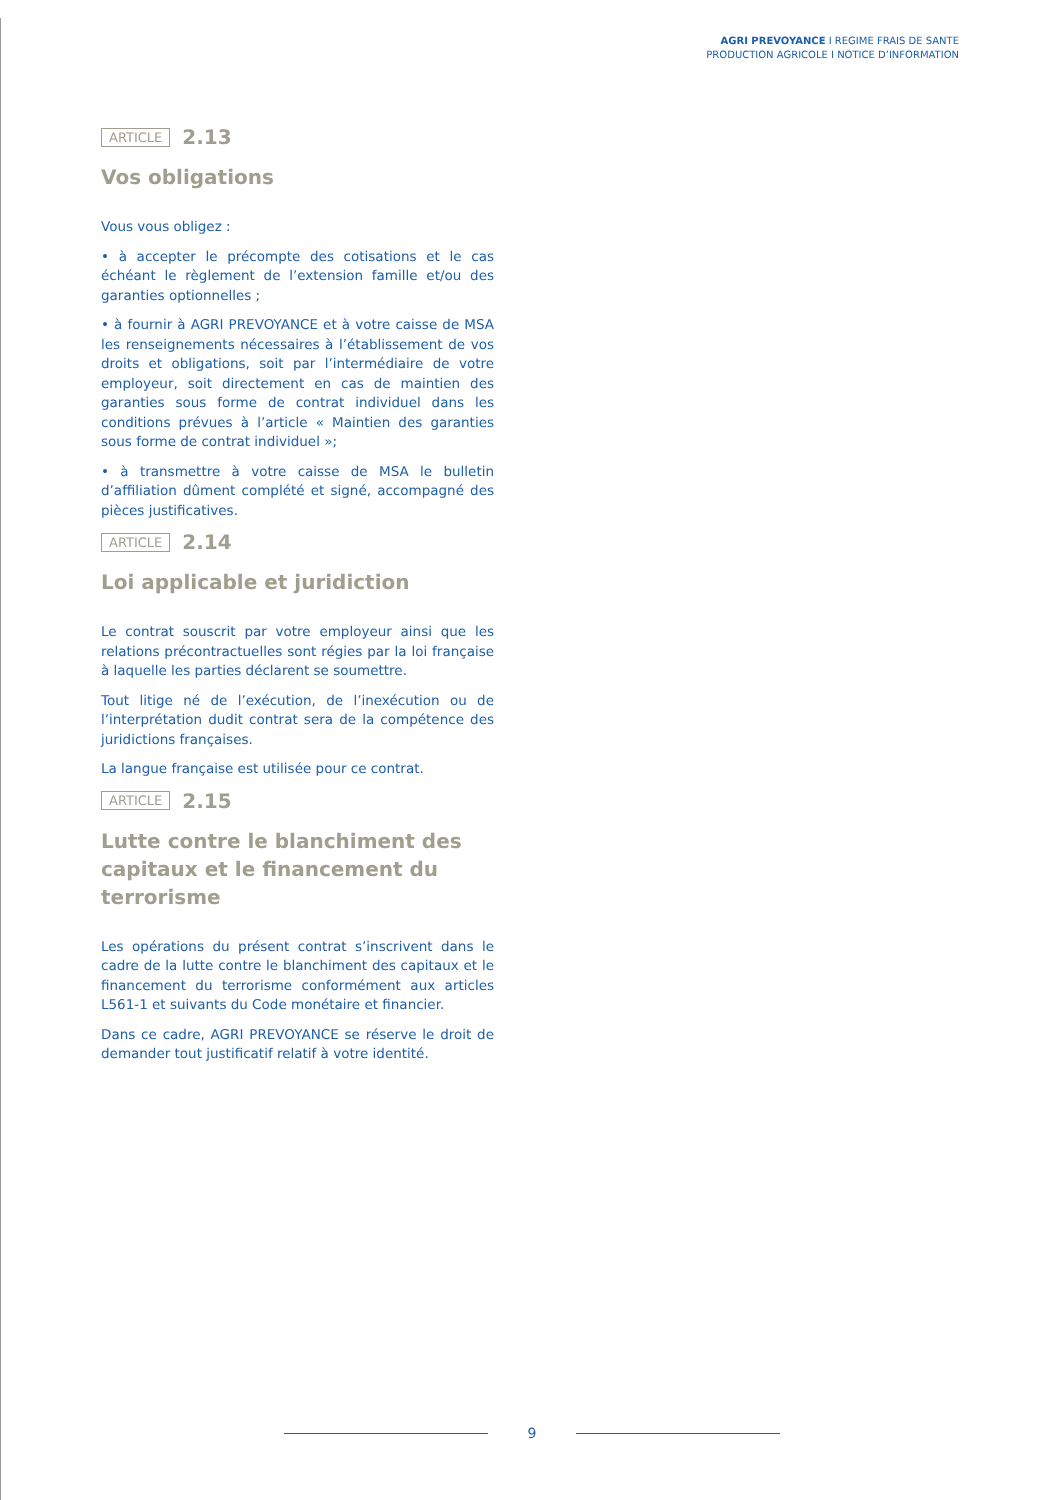AGRI PREVOYANCE I REGIME FRAIS DE SANTE
PRODUCTION AGRICOLE I NOTICE D’INFORMATION
ARTICLE 2.13
Vos obligations
Vous vous obligez :
• à accepter le précompte des cotisations et le cas échéant le règlement de l’extension famille et/ou des garanties optionnelles ;
• à fournir à AGRI PREVOYANCE et à votre caisse de MSA les renseignements nécessaires à l’établissement de vos droits et obligations, soit par l’intermédiaire de votre employeur, soit directement en cas de maintien des garanties sous forme de contrat individuel dans les conditions prévues à l’article « Maintien des garanties sous forme de contrat individuel »;
• à transmettre à votre caisse de MSA le bulletin d’affiliation dûment complété et signé, accompagné des pièces justificatives.
ARTICLE 2.14
Loi applicable et juridiction
Le contrat souscrit par votre employeur ainsi que les relations précontractuelles sont régies par la loi française à laquelle les parties déclarent se soumettre.
Tout litige né de l’exécution, de l’inexécution ou de l’interprétation dudit contrat sera de la compétence des juridictions françaises.
La langue française est utilisée pour ce contrat.
ARTICLE 2.15
Lutte contre le blanchiment des capitaux et le financement du terrorisme
Les opérations du présent contrat s’inscrivent dans le cadre de la lutte contre le blanchiment des capitaux et le financement du terrorisme conformément aux articles L561-1 et suivants du Code monétaire et financier.
Dans ce cadre, AGRI PREVOYANCE se réserve le droit de demander tout justificatif relatif à votre identité.
9